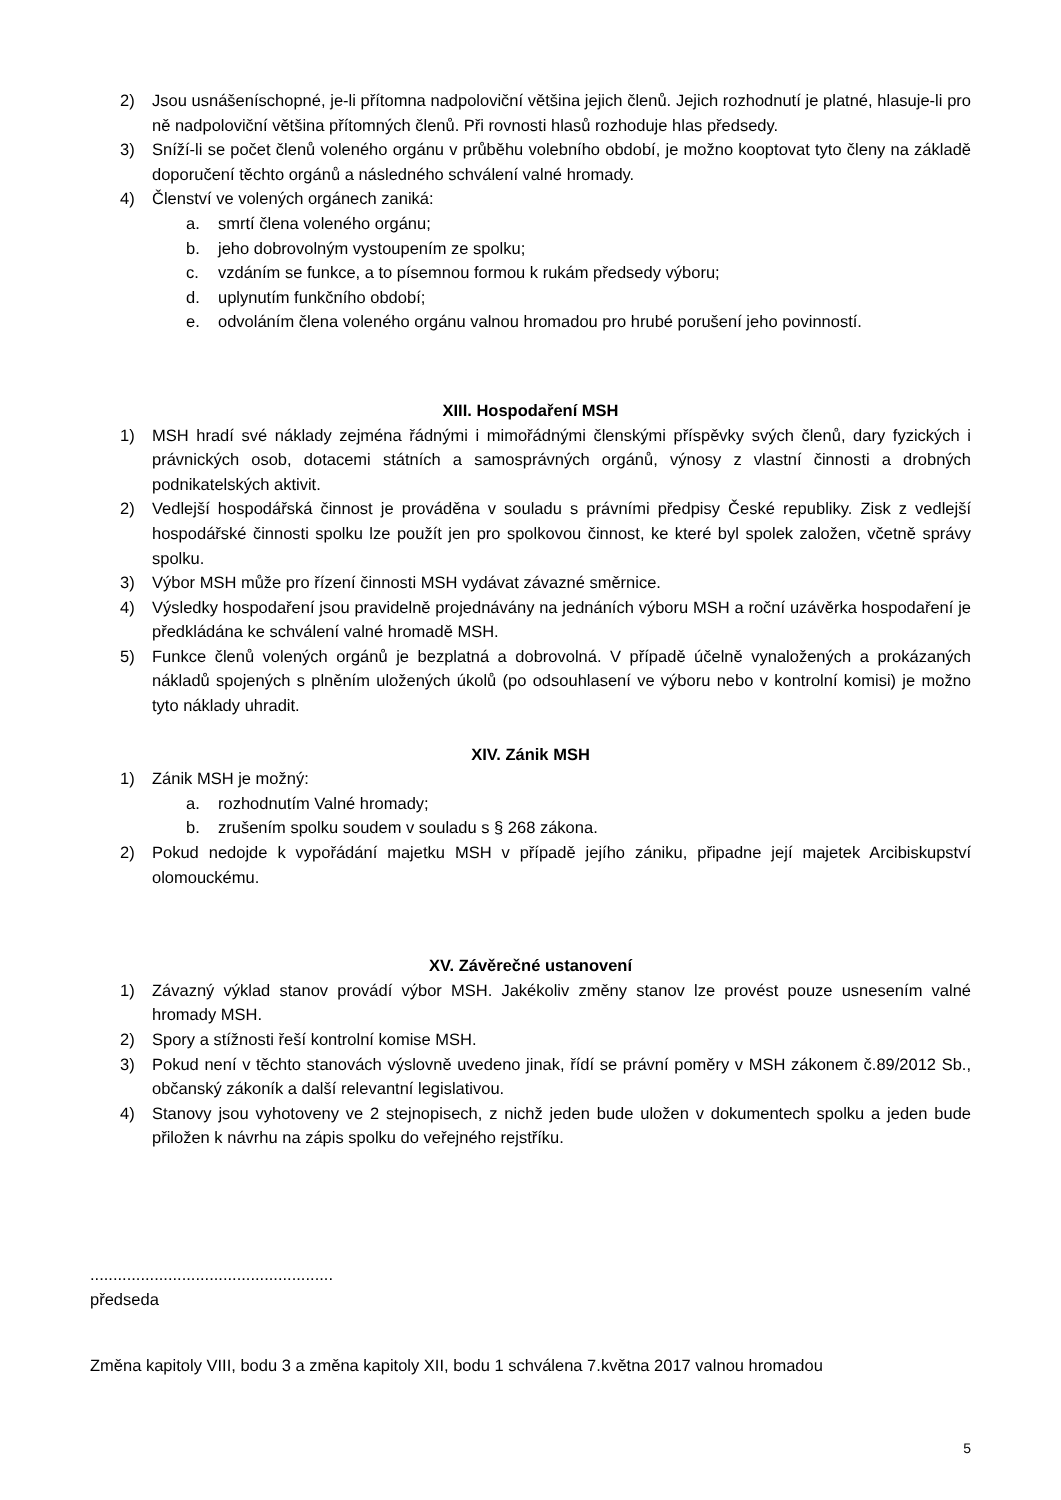2) Jsou usnášeníschopné, je-li přítomna nadpoloviční většina jejich členů. Jejich rozhodnutí je platné, hlasuje-li pro ně nadpoloviční většina přítomných členů. Při rovnosti hlasů rozhoduje hlas předsedy.
3) Sníží-li se počet členů voleného orgánu v průběhu volebního období, je možno kooptovat tyto členy na základě doporučení těchto orgánů a následného schválení valné hromady.
4) Členství ve volených orgánech zaniká:
a. smrtí člena voleného orgánu;
b. jeho dobrovolným vystoupením ze spolku;
c. vzdáním se funkce, a to písemnou formou k rukám předsedy výboru;
d. uplynutím funkčního období;
e. odvoláním člena voleného orgánu valnou hromadou pro hrubé porušení jeho povinností.
XIII. Hospodaření MSH
1) MSH hradí své náklady zejména řádnými i mimořádnými členskými příspěvky svých členů, dary fyzických i právnických osob, dotacemi státních a samosprávných orgánů, výnosy z vlastní činnosti a drobných podnikatelských aktivit.
2) Vedlejší hospodářská činnost je prováděna v souladu s právními předpisy České republiky. Zisk z vedlejší hospodářské činnosti spolku lze použít jen pro spolkovou činnost, ke které byl spolek založen, včetně správy spolku.
3) Výbor MSH může pro řízení činnosti MSH vydávat závazné směrnice.
4) Výsledky hospodaření jsou pravidelně projednávány na jednáních výboru MSH a roční uzávěrka hospodaření je předkládána ke schválení valné hromadě MSH.
5) Funkce členů volených orgánů je bezplatná a dobrovolná. V případě účelně vynaložených a prokázaných nákladů spojených s plněním uložených úkolů (po odsouhlasení ve výboru nebo v kontrolní komisi) je možno tyto náklady uhradit.
XIV. Zánik MSH
1) Zánik MSH je možný:
a. rozhodnutím Valné hromady;
b. zrušením spolku soudem v souladu s § 268 zákona.
2) Pokud nedojde k vypořádání majetku MSH v případě jejího zániku, připadne její majetek Arcibiskupství olomouckému.
XV. Závěrečné ustanovení
1) Závazný výklad stanov provádí výbor MSH. Jakékoliv změny stanov lze provést pouze usnesením valné hromady MSH.
2) Spory a stížnosti řeší kontrolní komise MSH.
3) Pokud není v těchto stanovách výslovně uvedeno jinak, řídí se právní poměry v MSH zákonem č.89/2012 Sb., občanský zákoník a další relevantní legislativou.
4) Stanovy jsou vyhotoveny ve 2 stejnopisech, z nichž jeden bude uložen v dokumentech spolku a jeden bude přiložen k návrhu na zápis spolku do veřejného rejstříku.
.....................................................
předseda
Změna kapitoly VIII, bodu 3 a změna kapitoly XII, bodu 1 schválena 7.května 2017 valnou hromadou
5